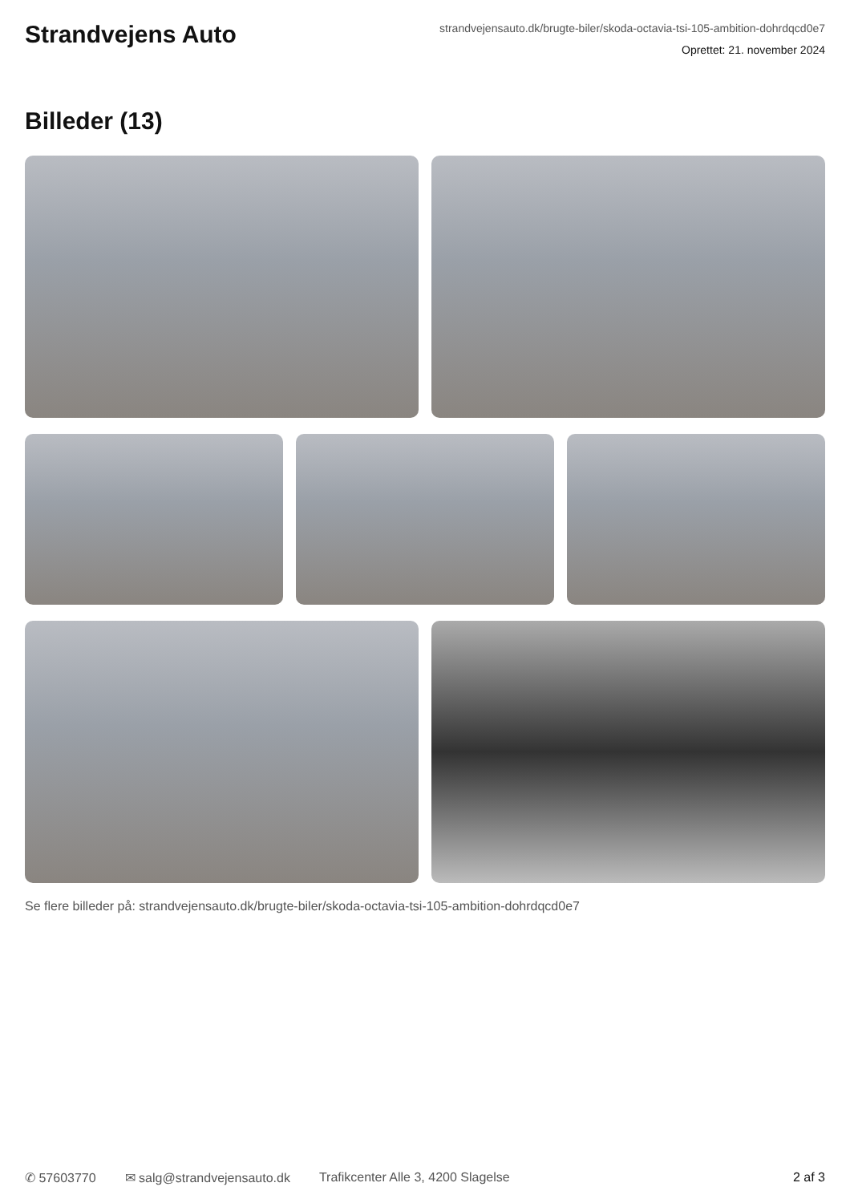Strandvejens Auto
strandvejensauto.dk/brugte-biler/skoda-octavia-tsi-105-ambition-dohrdqcd0e7
Oprettet: 21. november 2024
Billeder (13)
Se flere billeder på: strandvejensauto.dk/brugte-biler/skoda-octavia-tsi-105-ambition-dohrdqcd0e7
✆ 57603770 ✉ salg@strandvejensauto.dk Trafikcenter Alle 3, 4200 Slagelse 2 af 3